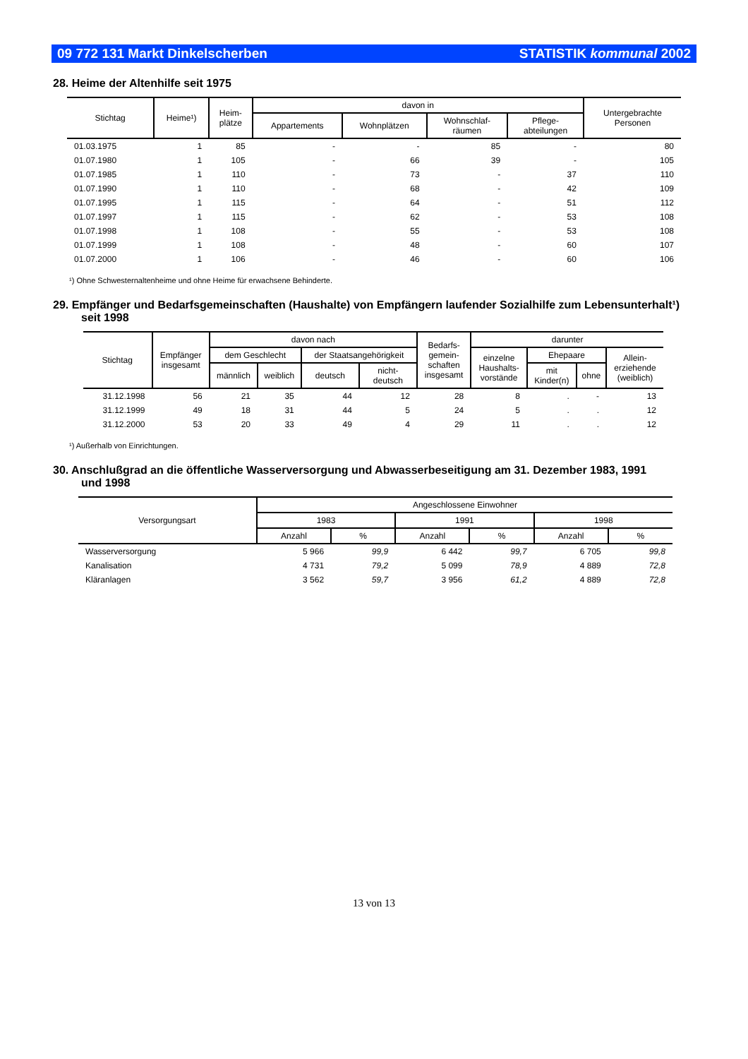09 772 131 Markt Dinkelscherben STATISTIK kommunal 2002
28. Heime der Altenhilfe seit 1975
| Stichtag | Heime¹) | Heim- plätze | davon in | | | | Untergebrachte Personen |
| --- | --- | --- | --- | --- | --- | --- | --- |
| | | | Appartements | Wohnplätzen | Wohnschlaf- räumen | Pflege- abteilungen | |
| 01.03.1975 | 1 | 85 | - | - | 85 | - | 80 |
| 01.07.1980 | 1 | 105 | - | 66 | 39 | - | 105 |
| 01.07.1985 | 1 | 110 | - | 73 | - | 37 | 110 |
| 01.07.1990 | 1 | 110 | - | 68 | - | 42 | 109 |
| 01.07.1995 | 1 | 115 | - | 64 | - | 51 | 112 |
| 01.07.1997 | 1 | 115 | - | 62 | - | 53 | 108 |
| 01.07.1998 | 1 | 108 | - | 55 | - | 53 | 108 |
| 01.07.1999 | 1 | 108 | - | 48 | - | 60 | 107 |
| 01.07.2000 | 1 | 106 | - | 46 | - | 60 | 106 |
¹) Ohne Schwesternaltenheime und ohne Heime für erwachsene Behinderte.
29. Empfänger und Bedarfsgemeinschaften (Haushalte) von Empfängern laufender Sozialhilfe zum Lebensunterhalt¹)
seit 1998
| Stichtag | Empfänger insgesamt | davon nach | | | | Bedarfs- gemein- schaften insgesamt | darunter | | | |
| --- | --- | --- | --- | --- | --- | --- | --- | --- | --- | --- |
| | | dem Geschlecht | | der Staatsangehörigkeit | | | einzelne Haushalts- vorstände | Ehepaare | | Allein- erziehende (weiblich) |
| | | männlich | weiblich | deutsch | nicht- deutsch | | | mit Kinder(n) | ohne | |
| 31.12.1998 | 56 | 21 | 35 | 44 | 12 | 28 | 8 | . | - | 13 |
| 31.12.1999 | 49 | 18 | 31 | 44 | 5 | 24 | 5 | . | . | 12 |
| 31.12.2000 | 53 | 20 | 33 | 49 | 4 | 29 | 11 | . | . | 12 |
¹) Außerhalb von Einrichtungen.
30. Anschlußgrad an die öffentliche Wasserversorgung und Abwasserbeseitigung am 31. Dezember 1983, 1991
und 1998
| Versorgungsart | Angeschlossene Einwohner | | | | | |
| --- | --- | --- | --- | --- | --- | --- |
| | 1983 | | 1991 | | 1998 | |
| | Anzahl | % | Anzahl | % | Anzahl | % |
| Wasserversorgung | 5 966 | 99,9 | 6 442 | 99,7 | 6 705 | 99,8 |
| Kanalisation | 4 731 | 79,2 | 5 099 | 78,9 | 4 889 | 72,8 |
| Kläranlagen | 3 562 | 59,7 | 3 956 | 61,2 | 4 889 | 72,8 |
13 von 13